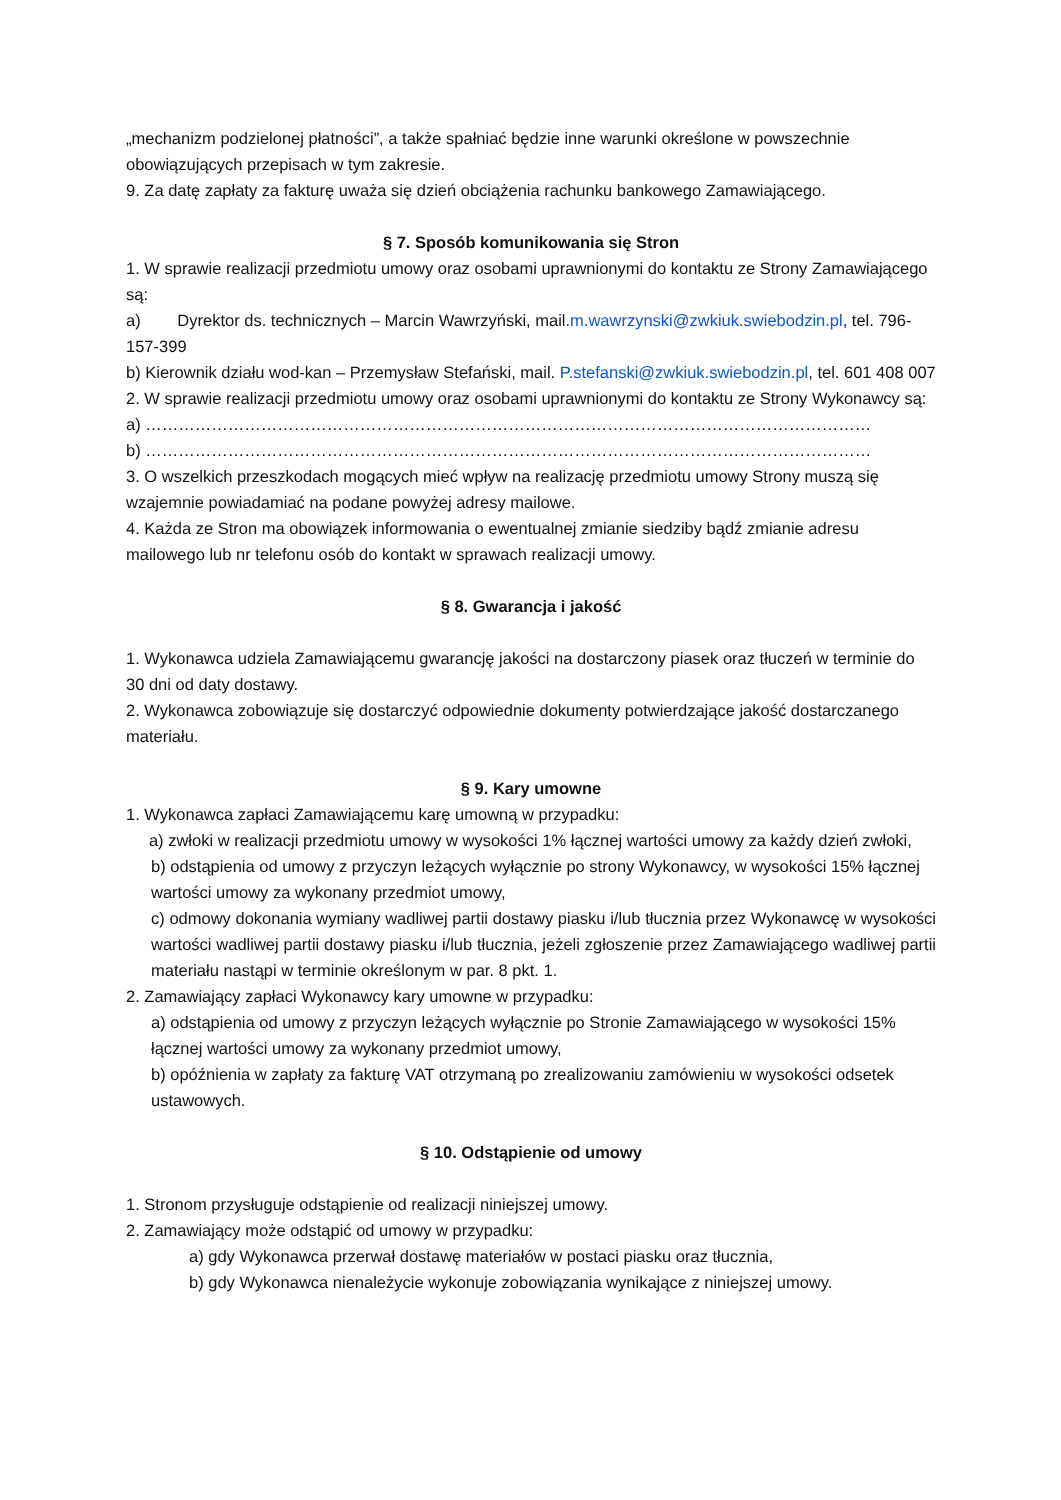„mechanizm podzielonej płatności”, a także spałniać będzie inne warunki określone w powszechnie obowiązujących przepisach w tym zakresie.
9. Za datę zapłaty za fakturę uważa się dzień obciążenia rachunku bankowego Zamawiającego.
§ 7. Sposób komunikowania się Stron
1. W sprawie realizacji przedmiotu umowy oraz osobami uprawnionymi do kontaktu ze Strony Zamawiającego są:
a) Dyrektor ds. technicznych – Marcin Wawrzyński, mail.m.wawrzynski@zwkiuk.swiebodzin.pl, tel. 796-157-399
b) Kierownik działu wod-kan – Przemysław Stefański, mail. P.stefanski@zwkiuk.swiebodzin.pl, tel. 601 408 007
2. W sprawie realizacji przedmiotu umowy oraz osobami uprawnionymi do kontaktu ze Strony Wykonawcy są:
a) ……………………………………………………………………………………………………………………
b) ……………………………………………………………………………………………………………………
3. O wszelkich przeszkodach mogących mieć wpływ na realizację przedmiotu umowy Strony muszą się wzajemnie powiadamiać na podane powyżej adresy mailowe.
4. Każda ze Stron ma obowiązek informowania o ewentualnej zmianie siedziby bądź zmianie adresu mailowego lub nr telefonu osób do kontakt w sprawach realizacji umowy.
§ 8. Gwarancja i jakość
1. Wykonawca udziela Zamawiającemu gwarancję jakości na dostarczony piasek oraz tłuczeń w terminie do 30 dni od daty dostawy.
2. Wykonawca zobowiązuje się dostarczyć odpowiednie dokumenty potwierdzające jakość dostarczanego materiału.
§ 9. Kary umowne
1. Wykonawca zapłaci Zamawiającemu karę umowną w przypadku:
a) zwłoki w realizacji przedmiotu umowy w wysokości 1% łącznej wartości umowy za każdy dzień zwłoki,
b) odstąpienia od umowy z przyczyn leżących wyłącznie po strony Wykonawcy, w wysokości 15% łącznej wartości umowy za wykonany przedmiot umowy,
c) odmowy dokonania wymiany wadliwej partii dostawy piasku i/lub tłucznia przez Wykonawcę w wysokości wartości wadliwej partii dostawy piasku i/lub tłucznia, jeżeli zgłoszenie przez Zamawiającego wadliwej partii materiału nastąpi w terminie określonym w par. 8 pkt. 1.
2. Zamawiający zapłaci Wykonawcy kary umowne w przypadku:
a) odstąpienia od umowy z przyczyn leżących wyłącznie po Stronie Zamawiającego w wysokości 15% łącznej wartości umowy za wykonany przedmiot umowy,
b) opóźnienia w zapłaty za fakturę VAT otrzymaną po zrealizowaniu zamówieniu w wysokości odsetek ustawowych.
§ 10. Odstąpienie od umowy
1. Stronom przysługuje odstąpienie od realizacji niniejszej umowy.
2. Zamawiający może odstąpić od umowy w przypadku:
a) gdy Wykonawca przerwał dostawę materiałów w postaci piasku oraz tłucznia,
b) gdy Wykonawca nienależycie wykonuje zobowiązania wynikające z niniejszej umowy.